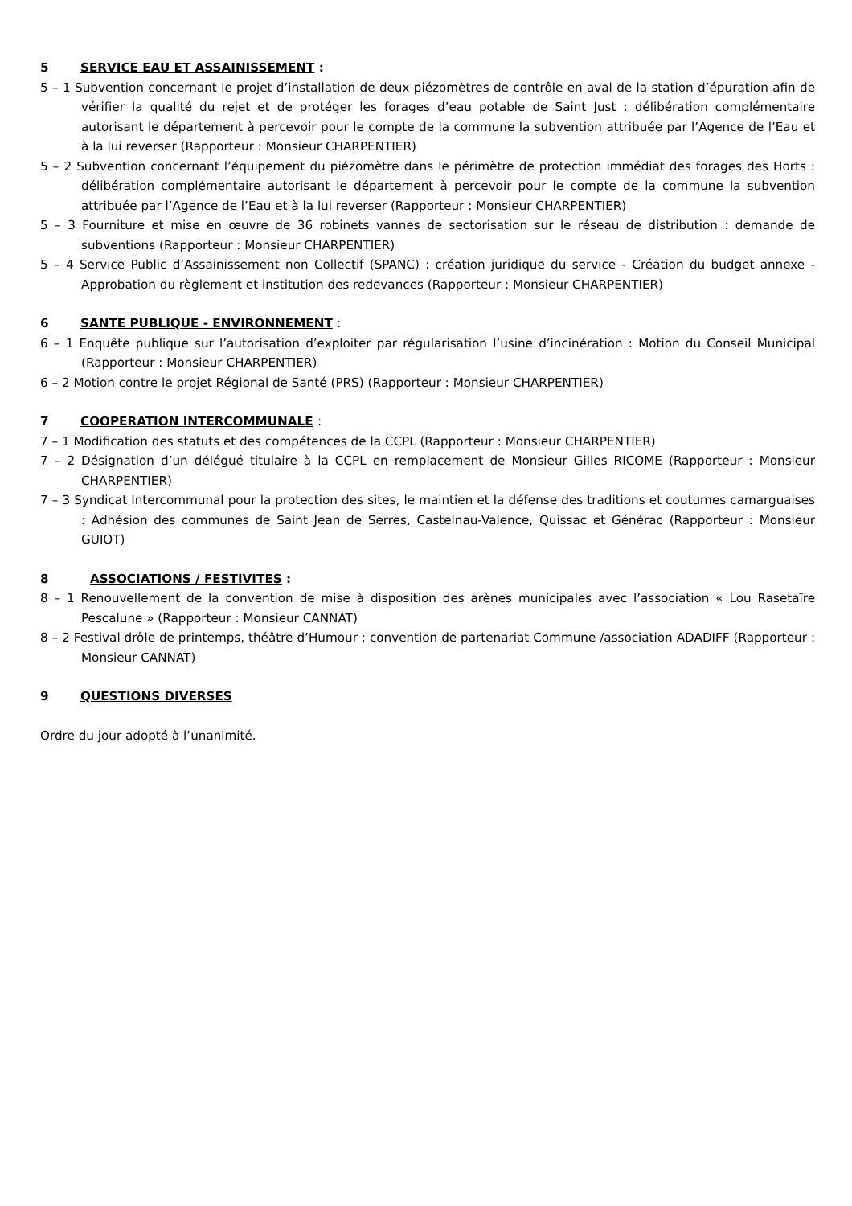5 SERVICE EAU ET ASSAINISSEMENT :
5 – 1 Subvention concernant le projet d’installation de deux piézomètres de contrôle en aval de la station d’épuration afin de vérifier la qualité du rejet et de protéger les forages d’eau potable de Saint Just : délibération complémentaire autorisant le département à percevoir pour le compte de la commune la subvention attribuée par l’Agence de l’Eau et à la lui reverser (Rapporteur : Monsieur CHARPENTIER)
5 – 2 Subvention concernant l’équipement du piézomètre dans le périmètre de protection immédiat des forages des Horts : délibération complémentaire autorisant le département à percevoir pour le compte de la commune la subvention attribuée par l’Agence de l’Eau et à la lui reverser (Rapporteur : Monsieur CHARPENTIER)
5 – 3 Fourniture et mise en œuvre de 36 robinets vannes de sectorisation sur le réseau de distribution : demande de subventions (Rapporteur : Monsieur CHARPENTIER)
5 – 4 Service Public d’Assainissement non Collectif (SPANC) : création juridique du service - Création du budget annexe - Approbation du règlement et institution des redevances (Rapporteur : Monsieur CHARPENTIER)
6 SANTE PUBLIQUE - ENVIRONNEMENT :
6 – 1 Enquête publique sur l’autorisation d’exploiter par régularisation l’usine d’incinération : Motion du Conseil Municipal (Rapporteur : Monsieur CHARPENTIER)
6 – 2 Motion contre le projet Régional de Santé (PRS) (Rapporteur : Monsieur CHARPENTIER)
7 COOPERATION INTERCOMMUNALE :
7 – 1 Modification des statuts et des compétences de la CCPL (Rapporteur : Monsieur CHARPENTIER)
7 – 2 Désignation d’un délégué titulaire à la CCPL en remplacement de Monsieur Gilles RICOME (Rapporteur : Monsieur CHARPENTIER)
7 – 3 Syndicat Intercommunal pour la protection des sites, le maintien et la défense des traditions et coutumes camarguaises : Adhésion des communes de Saint Jean de Serres, Castelnau-Valence, Quissac et Générac (Rapporteur : Monsieur GUIOT)
8 ASSOCIATIONS / FESTIVITES :
8 – 1 Renouvellement de la convention de mise à disposition des arènes municipales avec l’association « Lou Rasetaïre Pescalune » (Rapporteur : Monsieur CANNAT)
8 – 2 Festival drôle de printemps, théâtre d’Humour : convention de partenariat Commune /association ADADIFF (Rapporteur : Monsieur CANNAT)
9 QUESTIONS DIVERSES
Ordre du jour adopté à l’unanimité.